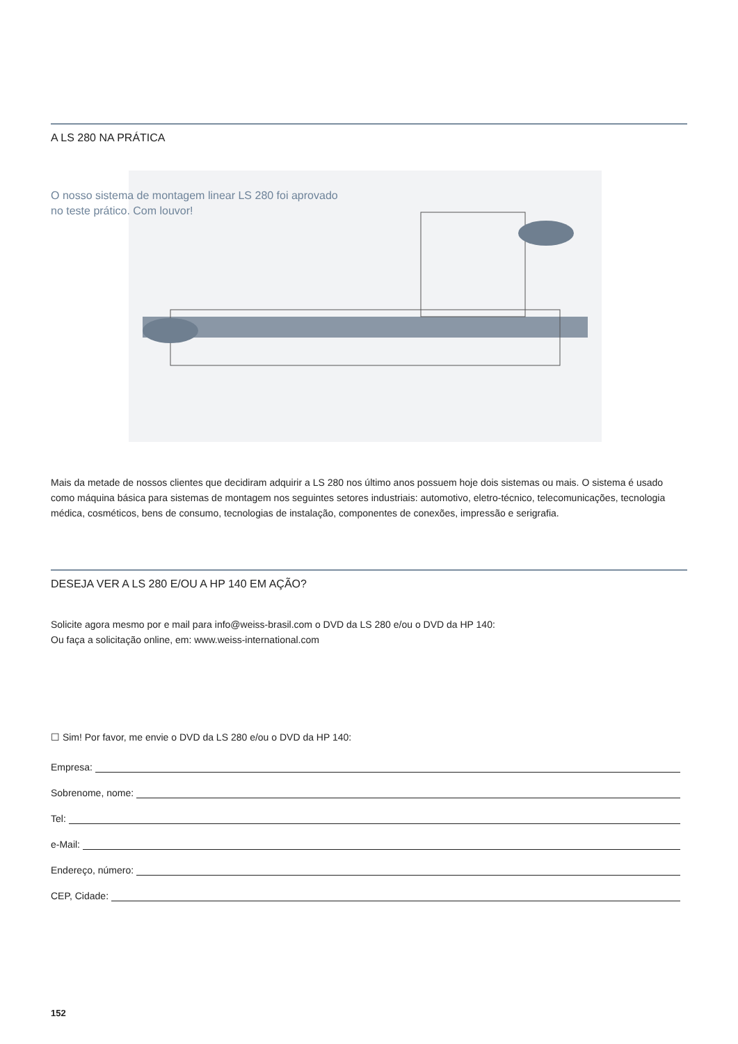A LS 280 NA PRÁTICA
O nosso sistema de montagem linear LS 280 foi aprovado
no teste prático. Com louvor!
Mais da metade de nossos clientes que decidiram adquirir a LS 280 nos último anos possuem hoje dois sistemas ou mais. O sistema é usado como máquina básica para sistemas de montagem nos seguintes setores industriais: automotivo, eletro-técnico, telecomunicações, tecnologia médica, cosméticos, bens de consumo, tecnologias de instalação, componentes de conexões, impressão e serigrafia.
DESEJA VER A LS 280 E/OU A HP 140 EM AÇÃO?
Solicite agora mesmo por e mail para info@weiss-brasil.com o DVD da LS 280 e/ou o DVD da HP 140:
Ou faça a solicitação online, em: www.weiss-international.com
☐ Sim! Por favor, me envie o DVD da LS 280 e/ou o DVD da HP 140:
Empresa:
Sobrenome, nome:
Tel:
e-Mail:
Endereço, número:
CEP, Cidade:
152